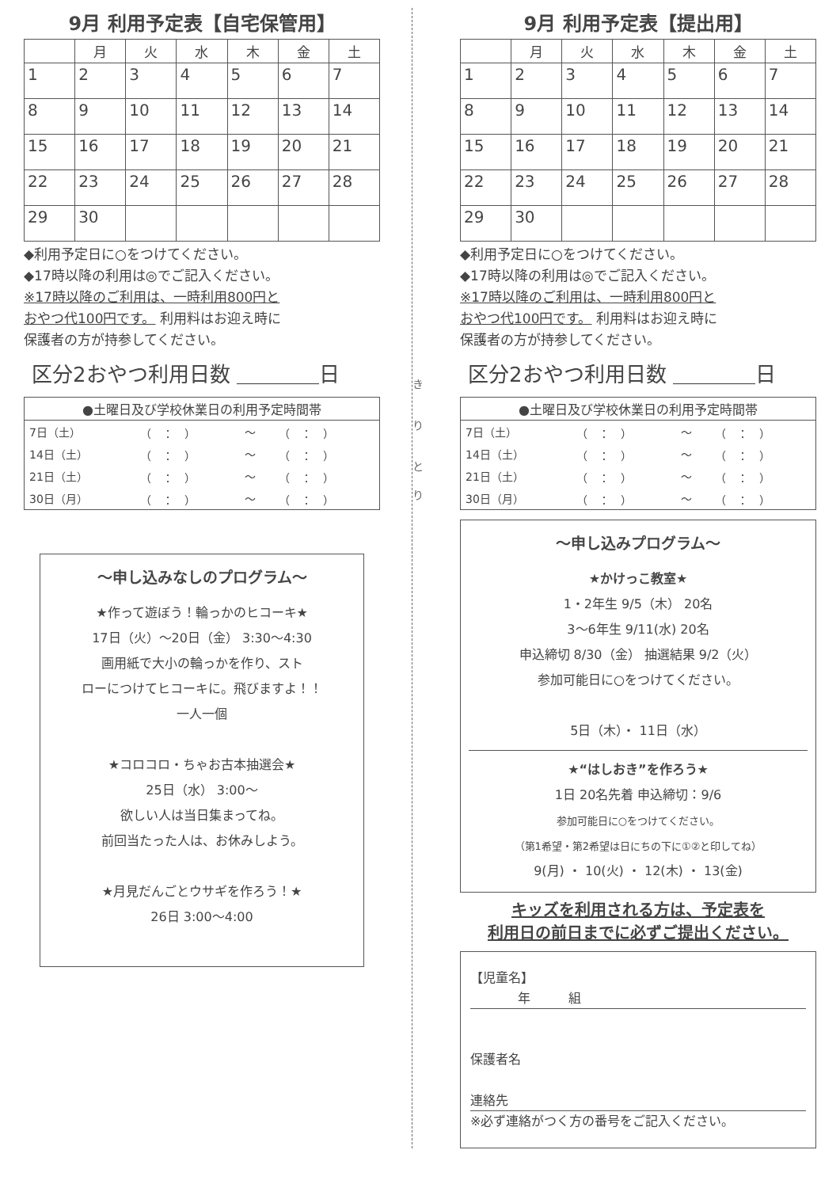9月 利用予定表【自宅保管用】
| | 月 | 火 | 水 | 木 | 金 | 土 |
| --- | --- | --- | --- | --- | --- | --- |
| 1 | 2 | 3 | 4 | 5 | 6 | 7 |
| 8 | 9 | 10 | 11 | 12 | 13 | 14 |
| 15 | 16 | 17 | 18 | 19 | 20 | 21 |
| 22 | 23 | 24 | 25 | 26 | 27 | 28 |
| 29 | 30 | | | | | |
◆利用予定日に○をつけてください。
◆17時以降の利用は◎でご記入ください。
※17時以降のご利用は、一時利用800円と
おやつ代100円です。 利用料はお迎え時に
保護者の方が持参してください。
区分2おやつ利用日数 ＿＿＿＿日
| ●土曜日及び学校休業日の利用予定時間帯 | | | |
| 7日（土） | （ ： ） | 〜 | （ ： ） |
| 14日（土） | （ ： ） | 〜 | （ ： ） |
| 21日（土） | （ ： ） | 〜 | （ ： ） |
| 30日（月） | （ ： ） | 〜 | （ ： ） |
〜申し込みなしのプログラム〜
★作って遊ぼう！輪っかのヒコーキ★
17日（火）〜20日（金） 3:30〜4:30
画用紙で大小の輪っかを作り、スト
ローにつけてヒコーキに。飛びますよ！！
一人一個
★コロコロ・ちゃお古本抽選会★
25日（水） 3:00〜
欲しい人は当日集まってね。
前回当たった人は、お休みしよう。
★月見だんごとウサギを作ろう！★
26日 3:00〜4:00
き
り
と
り
9月 利用予定表【提出用】
| | 月 | 火 | 水 | 木 | 金 | 土 |
| --- | --- | --- | --- | --- | --- | --- |
| 1 | 2 | 3 | 4 | 5 | 6 | 7 |
| 8 | 9 | 10 | 11 | 12 | 13 | 14 |
| 15 | 16 | 17 | 18 | 19 | 20 | 21 |
| 22 | 23 | 24 | 25 | 26 | 27 | 28 |
| 29 | 30 | | | | | |
◆利用予定日に○をつけてください。
◆17時以降の利用は◎でご記入ください。
※17時以降のご利用は、一時利用800円と
おやつ代100円です。 利用料はお迎え時に
保護者の方が持参してください。
区分2おやつ利用日数 ＿＿＿＿日
| ●土曜日及び学校休業日の利用予定時間帯 | | | |
| 7日（土） | （ ： ） | 〜 | （ ： ） |
| 14日（土） | （ ： ） | 〜 | （ ： ） |
| 21日（土） | （ ： ） | 〜 | （ ： ） |
| 30日（月） | （ ： ） | 〜 | （ ： ） |
〜申し込みプログラム〜
★かけっこ教室★
1・2年生 9/5（木） 20名
3〜6年生 9/11(水) 20名
申込締切 8/30（金） 抽選結果 9/2（火）
参加可能日に○をつけてください。
5日（木）・ 11日（水）
★“はしおき”を作ろう★
1日 20名先着 申込締切：9/6
参加可能日に○をつけてください。
（第1希望・第2希望は日にちの下に①②と印してね）
9(月) ・ 10(火) ・ 12(木) ・ 13(金)
キッズを利用される方は、予定表を
利用日の前日までに必ずご提出ください。
【児童名】
年　　　組
保護者名
連絡先
※必ず連絡がつく方の番号をご記入ください。